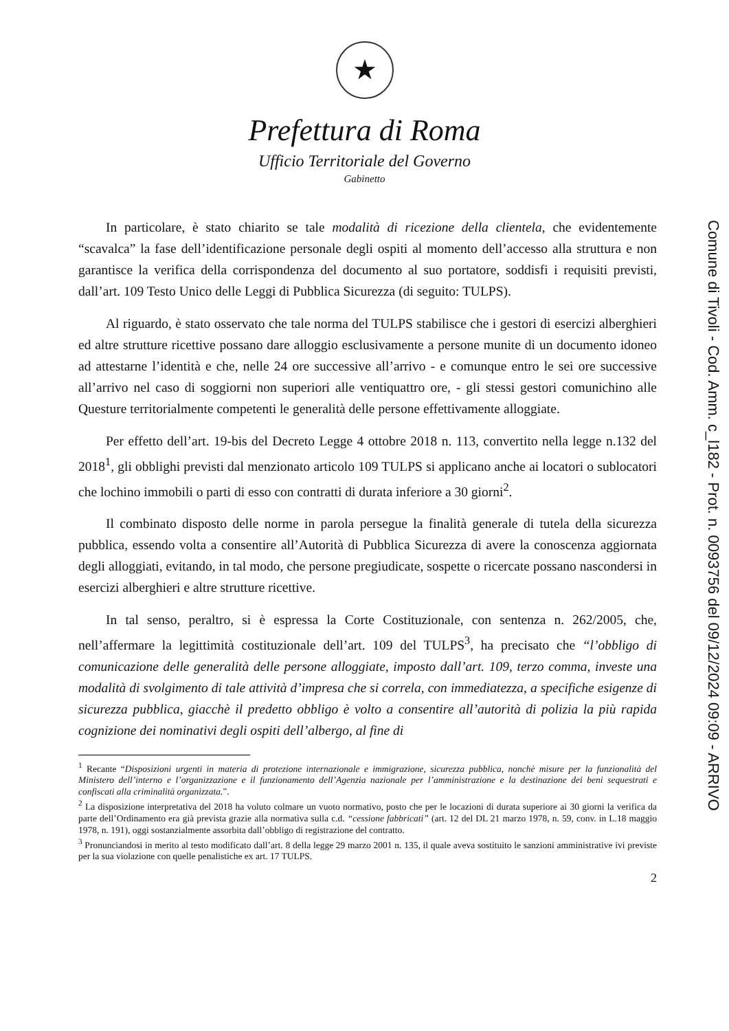★
Prefettura di Roma
Ufficio Territoriale del Governo
Gabinetto
In particolare, è stato chiarito se tale modalità di ricezione della clientela, che evidentemente “scavalca” la fase dell’identificazione personale degli ospiti al momento dell’accesso alla struttura e non garantisce la verifica della corrispondenza del documento al suo portatore, soddisfi i requisiti previsti, dall’art. 109 Testo Unico delle Leggi di Pubblica Sicurezza (di seguito: TULPS).
Al riguardo, è stato osservato che tale norma del TULPS stabilisce che i gestori di esercizi alberghieri ed altre strutture ricettive possano dare alloggio esclusivamente a persone munite di un documento idoneo ad attestarne l’identità e che, nelle 24 ore successive all’arrivo - e comunque entro le sei ore successive all’arrivo nel caso di soggiorni non superiori alle ventiquattro ore, - gli stessi gestori comunichino alle Questure territorialmente competenti le generalità delle persone effettivamente alloggiate.
Per effetto dell’art. 19-bis del Decreto Legge 4 ottobre 2018 n. 113, convertito nella legge n.132 del 2018<sup>1</sup>, gli obblighi previsti dal menzionato articolo 109 TULPS si applicano anche ai locatori o sublocatori che lochino immobili o parti di esso con contratti di durata inferiore a 30 giorni<sup>2</sup>.
Il combinato disposto delle norme in parola persegue la finalità generale di tutela della sicurezza pubblica, essendo volta a consentire all’Autorità di Pubblica Sicurezza di avere la conoscenza aggiornata degli alloggiati, evitando, in tal modo, che persone pregiudicate, sospette o ricercate possano nascondersi in esercizi alberghieri e altre strutture ricettive.
In tal senso, peraltro, si è espressa la Corte Costituzionale, con sentenza n. 262/2005, che, nell’affermare la legittimità costituzionale dell’art. 109 del TULPS<sup>3</sup>, ha precisato che “l’obbligo di comunicazione delle generalità delle persone alloggiate, imposto dall’art. 109, terzo comma, investe una modalità di svolgimento di tale attività d’impresa che si correla, con immediatezza, a specifiche esigenze di sicurezza pubblica, giacchè il predetto obbligo è volto a consentire all’autorità di polizia la più rapida cognizione dei nominativi degli ospiti dell’albergo, al fine di
<sup>1</sup> Recante “Disposizioni urgenti in materia di protezione internazionale e immigrazione, sicurezza pubblica, nonchè misure per la funzionalità del Ministero dell’interno e l’organizzazione e il funzionamento dell’Agenzia nazionale per l’amministrazione e la destinazione dei beni sequestrati e confiscati alla criminalità organizzata.”.
<sup>2</sup> La disposizione interpretativa del 2018 ha voluto colmare un vuoto normativo, posto che per le locazioni di durata superiore ai 30 giorni la verifica da parte dell’Ordinamento era già prevista grazie alla normativa sulla c.d. “cessione fabbricati” (art. 12 del DL 21 marzo 1978, n. 59, conv. in L.18 maggio 1978, n. 191), oggi sostanzialmente assorbita dall’obbligo di registrazione del contratto.
<sup>3</sup> Pronunciandosi in merito al testo modificato dall’art. 8 della legge 29 marzo 2001 n. 135, il quale aveva sostituito le sanzioni amministrative ivi previste per la sua violazione con quelle penalistiche ex art. 17 TULPS.
2
Comune di Tivoli - Cod. Amm. c_l182 - Prot. n. 0093756 del 09/12/2024 09:09 - ARRIVO